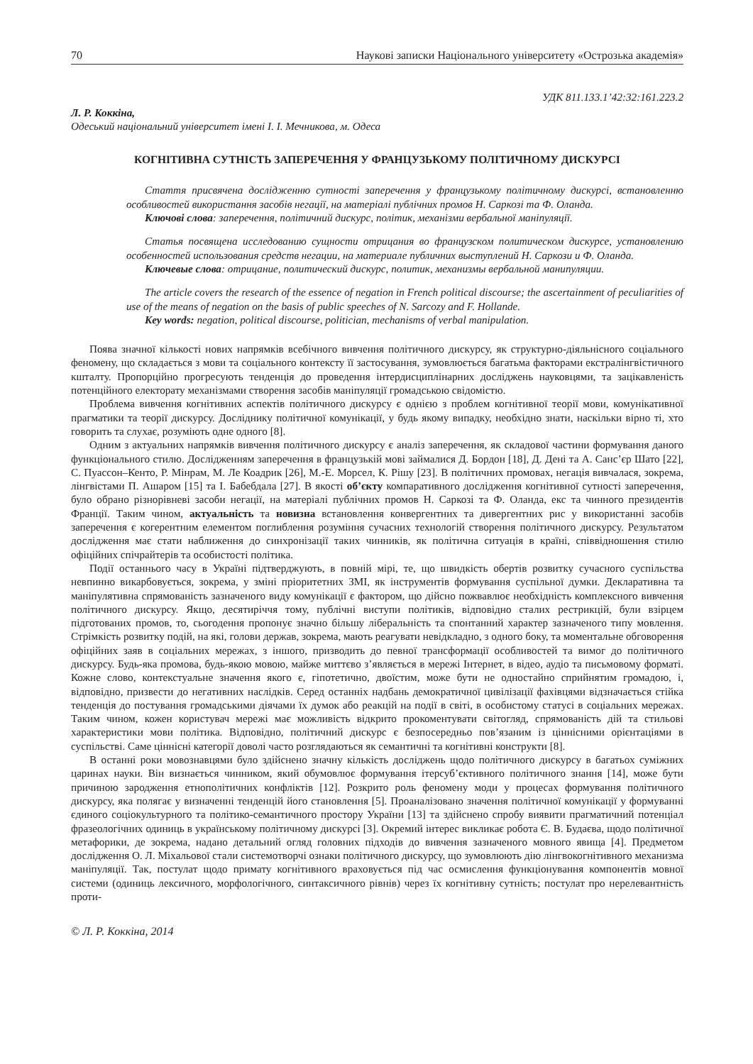70 Наукові записки Національного університету «Острозька академія»
УДК 811.133.1’42:32:161.223.2
Л. Р. Коккіна,
Одеський національний університет імені І. І. Мечникова, м. Одеса
КОГНІТИВНА СУТНІСТЬ ЗАПЕРЕЧЕННЯ У ФРАНЦУЗЬКОМУ ПОЛІТИЧНОМУ ДИСКУРСІ
Стаття присвячена дослідженню сутності заперечення у французькому політичному дискурсі, встановленню особливостей використання засобів негації, на матеріалі публічних промов Н. Саркозі та Ф. Оланда.
Ключові слова: заперечення, політичний дискурс, політик, механізми вербальної маніпуляції.
Статья посвящена исследованию сущности отрицания во французском политическом дискурсе, установлению особенностей использования средств негации, на материале публичних выступлений Н. Саркози и Ф. Оланда.
Ключевые слова: отрицание, политический дискурс, политик, механизмы вербальной манипуляции.
The article covers the research of the essence of negation in French political discourse; the ascertainment of peculiarities of use of the means of negation on the basis of public speeches of N. Sarcozy and F. Hollande.
Key words: negation, political discourse, politician, mechanisms of verbal manipulation.
Поява значної кількості нових напрямків всебічного вивчення політичного дискурсу, як структурно-діяльнісного соціального феномену, що складається з мови та соціального контексту її застосування, зумовлюється багатьма факторами екстралінгвістичного кшталту. Пропорційно прогресують тенденція до проведення інтердисциплінарних досліджень науковцями, та зацікавленість потенційного електорату механізмами створення засобів маніпуляції громадською свідомістю.
Проблема вивчення когнітивних аспектів політичного дискурсу є однією з проблем когнітивної теорії мови, комунікативної прагматики та теорії дискурсу. Досліднику політичної комунікації, у будь якому випадку, необхідно знати, наскільки вірно ті, хто говорить та слухає, розуміють одне одного [8].
Одним з актуальних напрямків вивчення політичного дискурсу є аналіз заперечення, як складової частини формування даного функціонального стилю. Дослідженням заперечення в французькій мові займалися Д. Бордон [18], Д. Дені та А. Санс’єр Шато [22], С. Пуассон–Кенто, Р. Мінрам, М. Ле Коадрик [26], М.-Е. Морсел, К. Рішу [23]. В політичних промовах, негація вивчалася, зокрема, лінгвістами П. Ашаром [15] та І. Бабебдала [27]. В якості об’єкту компаративного дослідження когнітивної сутності заперечення, було обрано різнорівневі засоби негації, на матеріалі публічних промов Н. Саркозі та Ф. Оланда, екс та чинного президентів Франції. Таким чином, актуальність та новизна встановлення конвергентних та дивергентних рис у використанні засобів заперечення є когерентним елементом поглиблення розуміння сучасних технологій створення політичного дискурсу. Результатом дослідження має стати наближення до синхронізації таких чинників, як політична ситуація в країні, співвідношення стилю офіційних спічрайтерів та особистості політика.
Події останнього часу в Україні підтверджують, в повній мірі, те, що швидкість обертів розвитку сучасного суспільства невпинно викарбовується, зокрема, у зміні пріоритетних ЗМІ, як інструментів формування суспільної думки. Декларативна та маніпулятивна спрямованість зазначеного виду комунікації є фактором, що дійсно пожвавлює необхідність комплексного вивчення політичного дискурсу. Якщо, десятиріччя тому, публічні виступи політиків, відповідно сталих рестрикцій, були взірцем підготованих промов, то, сьогодення пропонує значно більшу ліберальність та спонтанний характер зазначеного типу мовлення. Стрімкість розвитку подій, на які, голови держав, зокрема, мають реагувати невідкладно, з одного боку, та моментальне обговорення офіційних заяв в соціальних мережах, з іншого, призводить до певної трансформації особливостей та вимог до політичного дискурсу. Будь-яка промова, будь-якою мовою, майже миттєво з’являється в мережі Інтернет, в відео, аудіо та письмовому форматі. Кожне слово, контекстуальне значення якого є, гіпотетично, двоїстим, може бути не одностайно сприйнятим громадою, і, відповідно, призвести до негативних наслідків. Серед останніх надбань демократичної цивілізації фахівцями відзначається стійка тенденція до постування громадськими діячами їх думок або реакцій на події в світі, в особистому статусі в соціальних мережах. Таким чином, кожен користувач мережі має можливість відкрито прокоментувати світогляд, спрямованість дій та стильові характеристики мови політика. Відповідно, політичний дискурс є безпосередньо пов’язаним із ціннісними орієнтаціями в суспільстві. Саме ціннісні категорії доволі часто розглядаються як семантичні та когнітивні конструкти [8].
В останні роки мовознавцями було здійснено значну кількість досліджень щодо політичного дискурсу в багатьох суміжних царинах науки. Він визнається чинником, який обумовлює формування ітерсуб’єктивного політичного знання [14], може бути причиною зародження етнополітичних конфліктів [12]. Розкрито роль феномену моди у процесах формування політичного дискурсу, яка полягає у визначенні тенденцій його становлення [5]. Проаналізовано значення політичної комунікації у формуванні єдиного соціокультурного та політико-семантичного простору України [13] та здійснено спробу виявити прагматичний потенціал фразеологічних одиниць в українському політичному дискурсі [3]. Окремий інтерес викликає робота Є. В. Будаєва, щодо політичної метафорики, де зокрема, надано детальний огляд головних підходів до вивчення зазначеного мовного явища [4]. Предметом дослідження О. Л. Міхальової стали системотворчі ознаки політичного дискурсу, що зумовлюють дію лінгвокогнітивного механизма маніпуляції. Так, постулат щодо примату когнітивного враховується під час осмислення функціонування компонентів мовної системи (одиниць лексичного, морфологічного, синтаксичного рівнів) через їх когнітивну сутність; постулат про нерелевантність проти-
© Л. Р. Коккіна, 2014